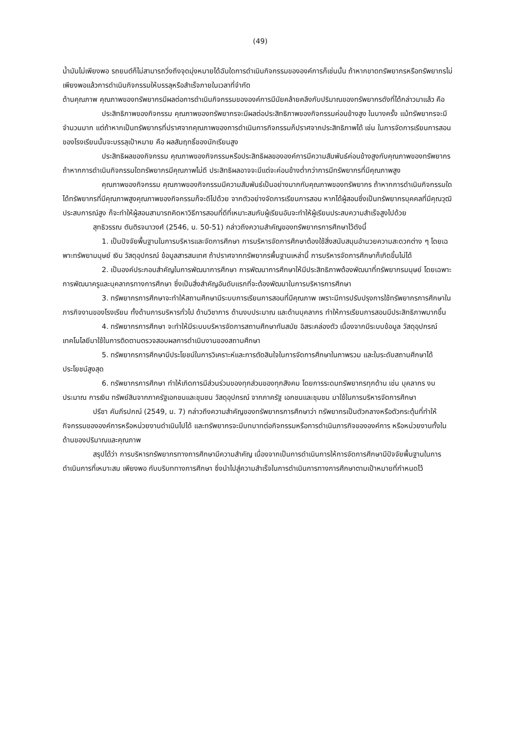(49)
น้ำมันไม่เพียงพอ รถยนต์ก็ไม่สามารถวิ่งถึงจุดมุ่งหมายได้ฉันใดการดำเนินกิจกรรมขององค์การก็เช่นนั้น ถ้าหากขาดทรัพยากรหรือทรัพยากรไม่เพียงพอแล้วการดำเนินกิจกรรมให้บรรลุหรือสำเร็จภายในเวลาที่จำกัด
ด้านคุณภาพ คุณภาพของทรัพยากรมีผลต่อการดำเนินกิจกรรมขององค์การมีนัยคล้ายคลึงกับปริมาณของทรัพยากรดังที่ได้กล่าวมาแล้ว คือ
ประสิทธิภาพของกิจกรรม คุณภาพของทรัพยากรจะมีผลต่อประสิทธิภาพของกิจกรรมค่อนข้างสูง ในบางครั้ง แม้ทรัพยากรจะมีจำนวนมาก แต่ถ้าหากเป็นทรัพยากรที่ปราศจากคุณภาพของการดำเนินการกิจกรรมก็ปราศจากประสิทธิภาพได้ เช่น ในการจัดการเรียนการสอนของโรงเรียนนั้นจะบรรลุเป้าหมาย คือ ผลสัมฤทธิ์ของนักเรียนสูง
ประสิทธิผลของกิจกรรม คุณภาพของกิจกรรมหรือประสิทธิผลขององค์การมีความสัมพันธ์ค่อนข้างสูงกับคุณภาพของทรัพยากร ถ้าหากการดำเนินกิจกรรมใดทรัพยากรมีคุณภาพไม่ดี ประสิทธิผลอาจจะมีแต่จะค่อนข้างต่ำกว่าการมีทรัพยากรที่มีคุณภาพสูง
คุณภาพของกิจกรรม คุณภาพของกิจกรรมมีความสัมพันธ์เป็นอย่างมากกับคุณภาพของทรัพยากร ถ้าหากการดำเนินกิจกรรมใดได้ทรัพยากรที่มีคุณภาพสูงคุณภาพของกิจกรรมก็จะดีไปด้วย จากตัวอย่างจัดการเรียนการสอน หากได้ผู้สอนซึ่งเป็นทรัพยากรบุคคลที่มีคุณวุฒิประสบการณ์สูง ก็จะทำให้ผู้สอนสามารถคิดหาวิธีการสอนที่ดีที่เหมาะสมกับผู้เรียนอันจะทำให้ผู้เรียนประสบความสำเร็จสูงไปด้วย
สุทธิวรรณ ตันติรจนาวงศ์ (2546, น. 50-51) กล่าวถึงความสำคัญของทรัพยากรการศึกษาไว้ดังนี้
1. เป็นปัจจัยพื้นฐานในการบริหารและจัดการศึกษา การบริหารจัดการศึกษาต้องใช้สิ่งสนับสนุนอำนวยความสะดวกต่าง ๆ โดยเฉพาะทรัพยามนุษย์ เงิน วัสดุอุปกรณ์ ข้อมูลสารสนเทศ ถ้าปราศจากทรัพยากรพื้นฐานเหล่านี้ การบริหารจัดการศึกษาก็เกิดขึ้นไม่ได้
2. เป็นองค์ประกอบสำคัญในการพัฒนาการศึกษา การพัฒนาการศึกษาให้มีประสิทธิภาพต้องพัฒนาที่ทรัพยากรมนุษย์ โดยเฉพาะการพัฒนาครูและบุคลากรทางการศึกษา ซึ่งเป็นสิ่งสำคัญอันดับแรกที่จะต้องพัฒนาในการบริหารการศึกษา
3. ทรัพยากรการศึกษาจะทำให้สถานศึกษามีระบบการเรียนการสอนที่มีคุณภาพ เพราะมีการปรับปรุงการใช้ทรัพยากรการศึกษาในภารกิจงานของโรงเรียน ทั้งด้านการบริหารทั่วไป ด้านวิชาการ ด้านงบประมาณ และด้านบุคลากร ทำให้การเรียนการสอนมีประสิทธิภาพมากขึ้น
4. ทรัพยากรการศึกษา จะทำให้มีระบบบริหารจัดการสถานศึกษาทันสมัย อิสระคล่องตัว เนื่องจากมีระบบข้อมูล วัสดุอุปกรณ์ เทคโนโลยีมาใช้ในการติดตามตรวจสอบผลการดำเนินงานของสถานศึกษา
5. ทรัพยากรการศึกษามีประโยชน์ในการวิเคราะห์และการตัดสินใจในการจัดการศึกษาในภาพรวม และในระดับสถานศึกษาได้ประโยชน์สูงสุด
6. ทรัพยากรการศึกษา ทำให้เกิดการมีส่วนร่วมของทุกส่วนของทุกสังคม โดยการระดมทรัพยากรทุกด้าน เช่น บุคลากร งบประมาณ การเงิน ทรัพย์สินจากภาครัฐเอกชนและชุมชน วัสดุอุปกรณ์ จากภาครัฐ เอกชนและชุมชน มาใช้ในการบริหารจัดการศึกษา
ปรีชา คัมภีรปกณ์ (2549, น. 7) กล่าวถึงความสำคัญของทรัพยากรการศึกษาว่า ทรัพยากรเป็นตัวกลางหรือตัวกระตุ้นที่ทำให้กิจกรรมขององค์การหรือหน่วยงานดำเนินไปได้ และทรัพยากรจะมีบทบาทต่อกิจกรรมหรือการดำเนินภารกิจขององค์การ หรือหน่วยงานทั้งในด้านของปริมาณและคุณภาพ
สรุปได้ว่า การบริหารทรัพยากรทางการศึกษามีความสำคัญ เนื่องจากเป็นการดำเนินการให้การจัดการศึกษามีปัจจัยพื้นฐานในการดำเนินการที่เหมาะสม เพียงพอ กับบริบททางการศึกษา ซึ่งนำไปสู่ความสำเร็จในการดำเนินการทางการศึกษาตามเป้าหมายที่กำหนดไว้